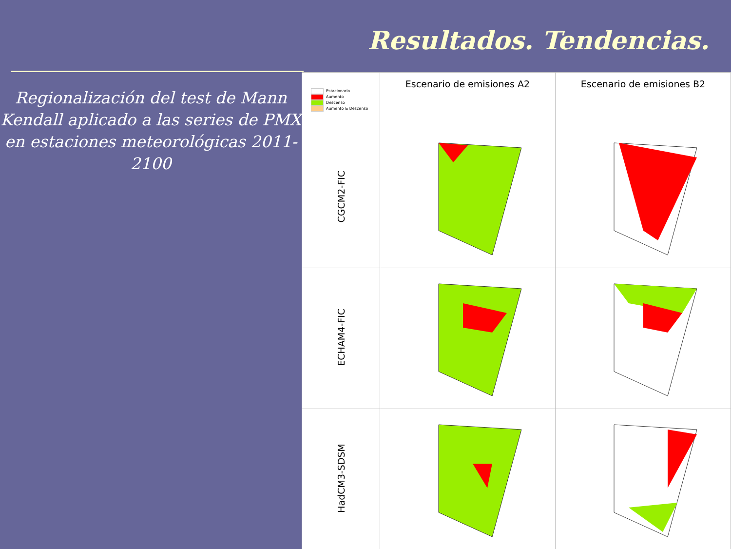Resultados. Tendencias.
Regionalización del test de Mann Kendall aplicado a las series de PMX en estaciones meteorológicas 2011-2100
| Estacionario Aumento Descenso Aumento & Descenso | Escenario de emisiones A2 | Escenario de emisiones B2 |
| CGCM2-FIC | | |
| ECHAM4-FIC | | |
| HadCM3-SDSM | | |